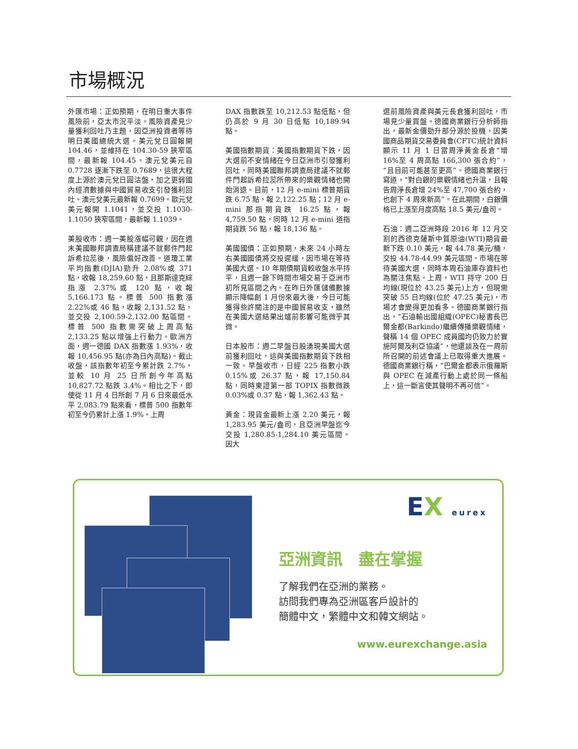市場概況
外匯市場：正如預期，在明日重大事件風險前，亞太市況平淡。風險資產見少量獲利回吐乃主題，因亞洲投資者等待明日美國總統大選。美元兌日圓報開 104.46，並維持在 104.30-59 狹窄區間，最新報 104.45。澳元兌美元自 0.7728 逐漸下跌至 0.7689，這很大程度上源於澳元兌日圓沽盤，加之更弱國內經濟數據與中國貿易收支引發獲利回吐。澳元兌美元最新報 0.7699。歐元兌美元報開 1.1041，並交投 1.1030-1.1050 狹窄區間，最新報 1.1039。
美股收市：週一美股漲幅可觀，因在週末美國聯邦調查局稱建議不就郵件門起訴希拉蕊後，風險偏好改善。道瓊工業平均指數(DJIA)勁升 2.08%或 371 點，收報 18,259.60 點，且那斯達克綜指漲 2.37%或 120 點，收報 5,166.173 點。標普 500 指數漲 2.22%或 46 點，收報 2,131.52 點，並交投 2,100.59-2,132.00 點區間。標普 500 指數需突破上周高點 2,133.25 點以增強上行動力。歐洲方面，週一德國 DAX 指數漲 1.93%，收報 10,456.95 點(亦為日內高點)。截止收盤，該指數年初至今累計跌 2.7%，並較 10 月 25 日所創今年高點 10,827.72 點跌 3.4%。相比之下，即使從 11 月 4 日所創 7 月 6 日來最低水平 2,083.79 點來看，標普 500 指數年初至今仍累計上漲 1.9%。上周
DAX 指數跌至 10,212.53 點低點，但仍高於 9 月 30 日低點 10,189.94 點。
美國指數期貨：美國指數期貨下跌，因大選前不安情緒在今日亞洲市引發獲利回吐，同時美國聯邦調查局建議不就郵件門起訴希拉蕊所帶來的樂觀情緒也開始消退。目前，12 月 e-mini 標普期貨跌 6.75 點，報 2,122.25 點；12 月 e-mini 那指期貨跌 16.25 點，報 4,759.50 點，同時 12 月 e-mini 道指期貨跌 56 點，報 18,136 點。
美國國債：正如預期，未來 24 小時左右美國國債將交投遲緩，因市場在等待美國大選。10 年期債期貨較收盤水平持平，且週一餘下時間市場交易于亞洲市初所見區間之內。在昨日外匯儲備數據顯示降幅創 1 月份來最大後，今日可能獲得些許關注的是中國貿易收支，雖然在美國大選結果出爐前影響可能微乎其微。
日本股市：週二早盤日股湧現美國大選前獲利回吐，這與美國指數期貨下跌相一致。早盤收市，日經 225 指數小跌 0.15%或 26.37 點，報 17,150.84 點，同時東證第一部 TOPIX 指數微跌 0.03%或 0.37 點，報 1,362.43 點。
黃金：現貨金最新上漲 2.20 美元，報 1,283.95 美元/盎司，且亞洲早盤迄今交投 1,280.85-1,284.10 美元區間。因大
選前風險資產與美元長倉獲利回吐，市場見少量買盤。德國商業銀行分析師指出，最新金價勁升部分源於投機，因美國商品期貨交易委員會(CFTC)統計資料顯示 11 月 1 日當周淨黃金長倉“增 16%至 4 周高點 166,300 張合約”，“且目前可能甚至更高”。德國商業銀行寫道，“對白銀的樂觀情緒也升溫，且報告周淨長倉增 24%至 47,700 張合約，也創下 4 周來新高”。在此期間，白銀價格已上漲至月度高點 18.5 美元/盎司。
石油：週二亞洲時段 2016 年 12 月交割的西德克薩斯中質原油(WTI)期貨最新下跌 0.10 美元，報 44.78 美元/桶，交投 44.78-44.99 美元區間。市場在等待美國大選，同時本周石油庫存資料也為關注焦點。上周，WTI 持守 200 日均線(現位於 43.25 美元)上方，但現需突破 55 日均線(位於 47.25 美元)，市場才會變得更加看多。德國商業銀行指出，“石油輸出國組織(OPEC)秘書長巴爾金都(Barkindo)繼續傳播樂觀情緒，聲稱 14 個 OPEC 成員國均仍致力於實施阿爾及利亞協議”，他還談及在一周前所召開的前述會議上已取得重大進展。德國商業銀行稱，“巴爾金都表示俄羅斯與 OPEC 在減產行動上處於同一條船上，這一斷言使其聲明不再可信”。
EX eurex
亞洲資訊　盡在掌握
了解我們在亞洲的業務。
訪問我們專為亞洲區客戶設計的
簡體中文，繁體中文和韓文網站。
www.eurexchange.asia